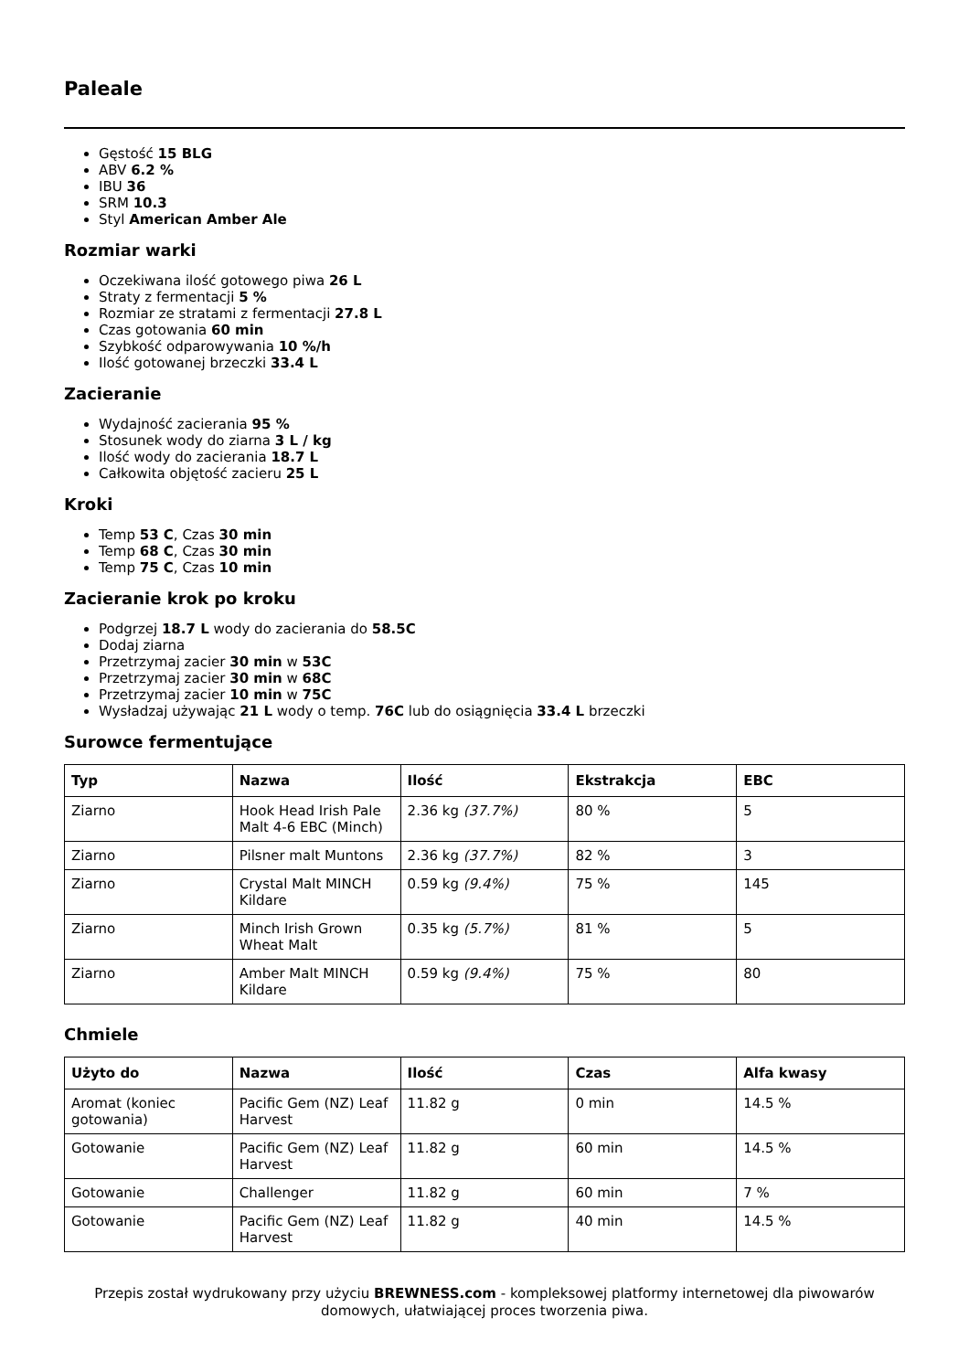Paleale
Gęstość 15 BLG
ABV 6.2 %
IBU 36
SRM 10.3
Styl American Amber Ale
Rozmiar warki
Oczekiwana ilość gotowego piwa 26 L
Straty z fermentacji 5 %
Rozmiar ze stratami z fermentacji 27.8 L
Czas gotowania 60 min
Szybkość odparowywania 10 %/h
Ilość gotowanej brzeczki 33.4 L
Zacieranie
Wydajność zacierania 95 %
Stosunek wody do ziarna 3 L / kg
Ilość wody do zacierania 18.7 L
Całkowita objętość zacieru 25 L
Kroki
Temp 53 C, Czas 30 min
Temp 68 C, Czas 30 min
Temp 75 C, Czas 10 min
Zacieranie krok po kroku
Podgrzej 18.7 L wody do zacierania do 58.5C
Dodaj ziarna
Przetrzymaj zacier 30 min w 53C
Przetrzymaj zacier 30 min w 68C
Przetrzymaj zacier 10 min w 75C
Wysładzaj używając 21 L wody o temp. 76C lub do osiągnięcia 33.4 L brzeczki
Surowce fermentujące
| Typ | Nazwa | Ilość | Ekstrakcja | EBC |
| --- | --- | --- | --- | --- |
| Ziarno | Hook Head Irish Pale Malt 4-6 EBC (Minch) | 2.36 kg (37.7%) | 80 % | 5 |
| Ziarno | Pilsner malt Muntons | 2.36 kg (37.7%) | 82 % | 3 |
| Ziarno | Crystal Malt MINCH Kildare | 0.59 kg (9.4%) | 75 % | 145 |
| Ziarno | Minch Irish Grown Wheat Malt | 0.35 kg (5.7%) | 81 % | 5 |
| Ziarno | Amber Malt MINCH Kildare | 0.59 kg (9.4%) | 75 % | 80 |
Chmiele
| Użyto do | Nazwa | Ilość | Czas | Alfa kwasy |
| --- | --- | --- | --- | --- |
| Aromat (koniec gotowania) | Pacific Gem (NZ) Leaf Harvest | 11.82 g | 0 min | 14.5 % |
| Gotowanie | Pacific Gem (NZ) Leaf Harvest | 11.82 g | 60 min | 14.5 % |
| Gotowanie | Challenger | 11.82 g | 60 min | 7 % |
| Gotowanie | Pacific Gem (NZ) Leaf Harvest | 11.82 g | 40 min | 14.5 % |
Przepis został wydrukowany przy użyciu BREWNESS.com - kompleksowej platformy internetowej dla piwowarów domowych, ułatwiającej proces tworzenia piwa.